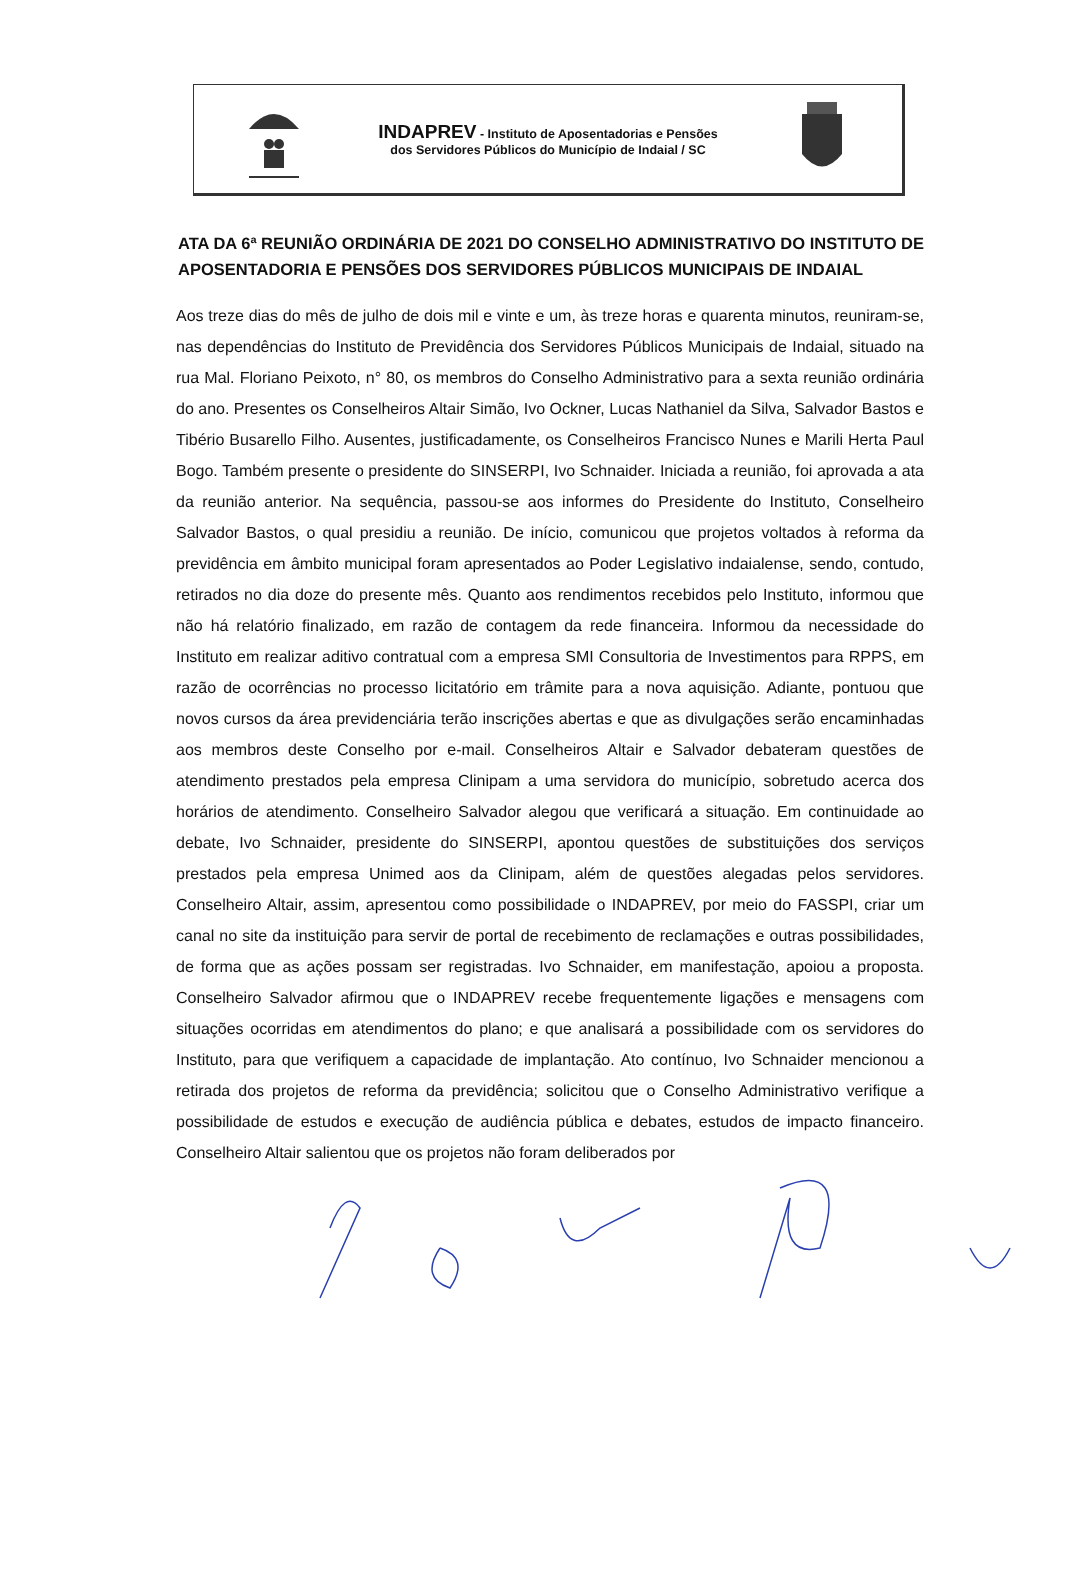INDAPREV - Instituto de Aposentadorias e Pensões
dos Servidores Públicos do Município de Indaial / SC
ATA DA 6ª REUNIÃO ORDINÁRIA DE 2021 DO CONSELHO ADMINISTRATIVO DO INSTITUTO DE APOSENTADORIA E PENSÕES DOS SERVIDORES PÚBLICOS MUNICIPAIS DE INDAIAL
Aos treze dias do mês de julho de dois mil e vinte e um, às treze horas e quarenta minutos, reuniram-se, nas dependências do Instituto de Previdência dos Servidores Públicos Municipais de Indaial, situado na rua Mal. Floriano Peixoto, n° 80, os membros do Conselho Administrativo para a sexta reunião ordinária do ano. Presentes os Conselheiros Altair Simão, Ivo Ockner, Lucas Nathaniel da Silva, Salvador Bastos e Tibério Busarello Filho. Ausentes, justificadamente, os Conselheiros Francisco Nunes e Marili Herta Paul Bogo. Também presente o presidente do SINSERPI, Ivo Schnaider. Iniciada a reunião, foi aprovada a ata da reunião anterior. Na sequência, passou-se aos informes do Presidente do Instituto, Conselheiro Salvador Bastos, o qual presidiu a reunião. De início, comunicou que projetos voltados à reforma da previdência em âmbito municipal foram apresentados ao Poder Legislativo indaialense, sendo, contudo, retirados no dia doze do presente mês. Quanto aos rendimentos recebidos pelo Instituto, informou que não há relatório finalizado, em razão de contagem da rede financeira. Informou da necessidade do Instituto em realizar aditivo contratual com a empresa SMI Consultoria de Investimentos para RPPS, em razão de ocorrências no processo licitatório em trâmite para a nova aquisição. Adiante, pontuou que novos cursos da área previdenciária terão inscrições abertas e que as divulgações serão encaminhadas aos membros deste Conselho por e-mail. Conselheiros Altair e Salvador debateram questões de atendimento prestados pela empresa Clinipam a uma servidora do município, sobretudo acerca dos horários de atendimento. Conselheiro Salvador alegou que verificará a situação. Em continuidade ao debate, Ivo Schnaider, presidente do SINSERPI, apontou questões de substituições dos serviços prestados pela empresa Unimed aos da Clinipam, além de questões alegadas pelos servidores. Conselheiro Altair, assim, apresentou como possibilidade o INDAPREV, por meio do FASSPI, criar um canal no site da instituição para servir de portal de recebimento de reclamações e outras possibilidades, de forma que as ações possam ser registradas. Ivo Schnaider, em manifestação, apoiou a proposta. Conselheiro Salvador afirmou que o INDAPREV recebe frequentemente ligações e mensagens com situações ocorridas em atendimentos do plano; e que analisará a possibilidade com os servidores do Instituto, para que verifiquem a capacidade de implantação. Ato contínuo, Ivo Schnaider mencionou a retirada dos projetos de reforma da previdência; solicitou que o Conselho Administrativo verifique a possibilidade de estudos e execução de audiência pública e debates, estudos de impacto financeiro. Conselheiro Altair salientou que os projetos não foram deliberados por